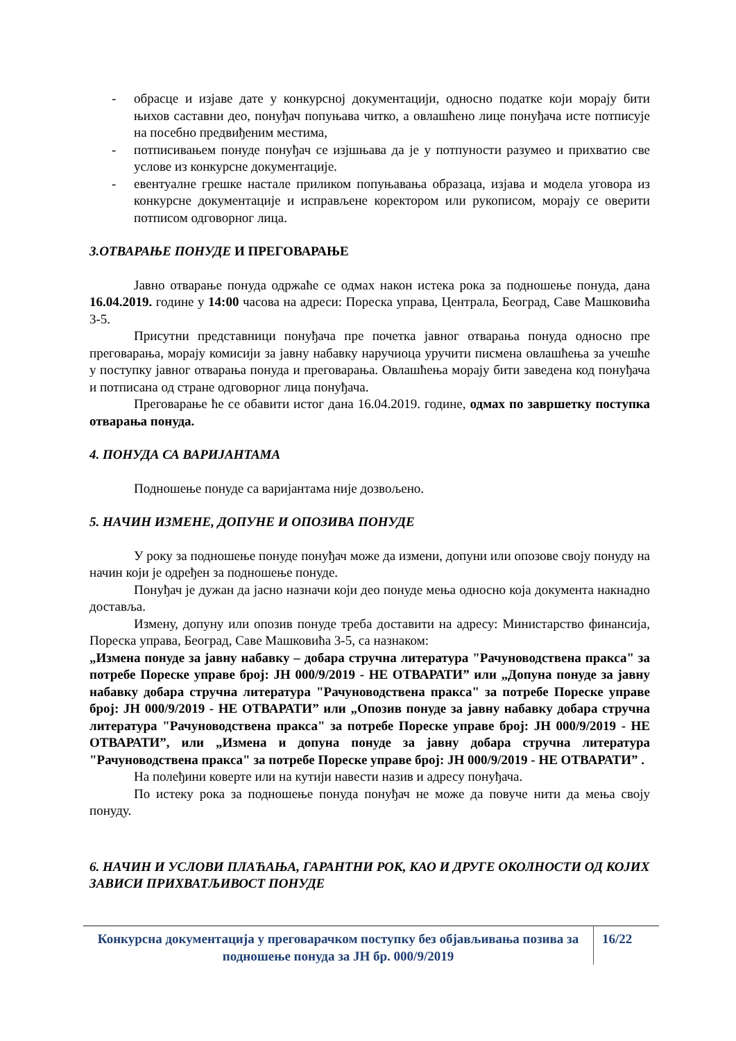- обрасце и изјаве дате у конкурсној документацији, односно податке који морају бити њихов саставни део, понуђач попуњава читко, а овлашћено лице понуђача исте потписује на посебно предвиђеним местима,
- потписивањем понуде понуђач се изјшњава да је у потпуности разумео и прихватио све услове из конкурсне документације.
- евентуалне грешке настале приликом попуњавања образаца, изјава и модела уговора из конкурсне документације и исправљене коректором или рукописом, морају се оверити потписом одговорног лица.
3.ОТВАРАЊЕ ПОНУДЕ И ПРЕГОВАРАЊЕ
Јавно отварање понуда одржаће се одмах након истека рока за подношење понуда, дана 16.04.2019. године у 14:00 часова на адреси: Пореска управа, Централа, Београд, Саве Машковића 3-5.
Присутни представници понуђача пре почетка јавног отварања понуда односно пре преговарања, морају комисији за јавну набавку наручиоца уручити писмена овлашћења за учешће у поступку јавног отварања понуда и преговарања. Овлашћења морају бити заведена код понуђача и потписана од стране одговорног лица понуђача.
Преговарање ће се обавити истог дана 16.04.2019. године, одмах по завршетку поступка отварања понуда.
4. ПОНУДА СА ВАРИЈАНТАМА
Подношење понуде са варијантама није дозвољено.
5. НАЧИН ИЗМЕНЕ, ДОПУНЕ И ОПОЗИВА ПОНУДЕ
У року за подношење понуде понуђач може да измени, допуни или опозове своју понуду на начин који је одређен за подношење понуде.
Понуђач је дужан да јасно назначи који део понуде мења односно која документа накнадно доставља.
Измену, допуну или опозив понуде треба доставити на адресу: Министарство финансија, Пореска управа, Београд, Саве Машковића 3-5, са назнаком:
„Измена понуде за јавну набавку – добара стручна литература "Рачуноводствена пракса" за потребе Пореске управе број: ЈН 000/9/2019 - НЕ ОТВАРАТИ” или „Допуна понуде за јавну набавку добара стручна литература "Рачуноводствена пракса" за потребе Пореске управе број: ЈН 000/9/2019 - НЕ ОТВАРАТИ” или „Опозив понуде за јавну набавку добара стручна литература "Рачуноводствена пракса" за потребе Пореске управе број: ЈН 000/9/2019 - НЕ ОТВАРАТИ”, или „Измена и допуна понуде за јавну добара стручна литература "Рачуноводствена пракса" за потребе Пореске управе број: ЈН 000/9/2019 - НЕ ОТВАРАТИ” .
На полеђини коверте или на кутији навести назив и адресу понуђача.
По истеку рока за подношење понуда понуђач не може да повуче нити да мења своју понуду.
6. НАЧИН И УСЛОВИ ПЛАЋАЊА, ГАРАНТНИ РОК, КАО И ДРУГЕ ОКОЛНОСТИ ОД КОЈИХ ЗАВИСИ ПРИХВАТЉИВОСТ ПОНУДЕ
Конкурсна документација у преговарачком поступку без објављивања позива за подношење понуда за ЈН бр. 000/9/2019
16/22